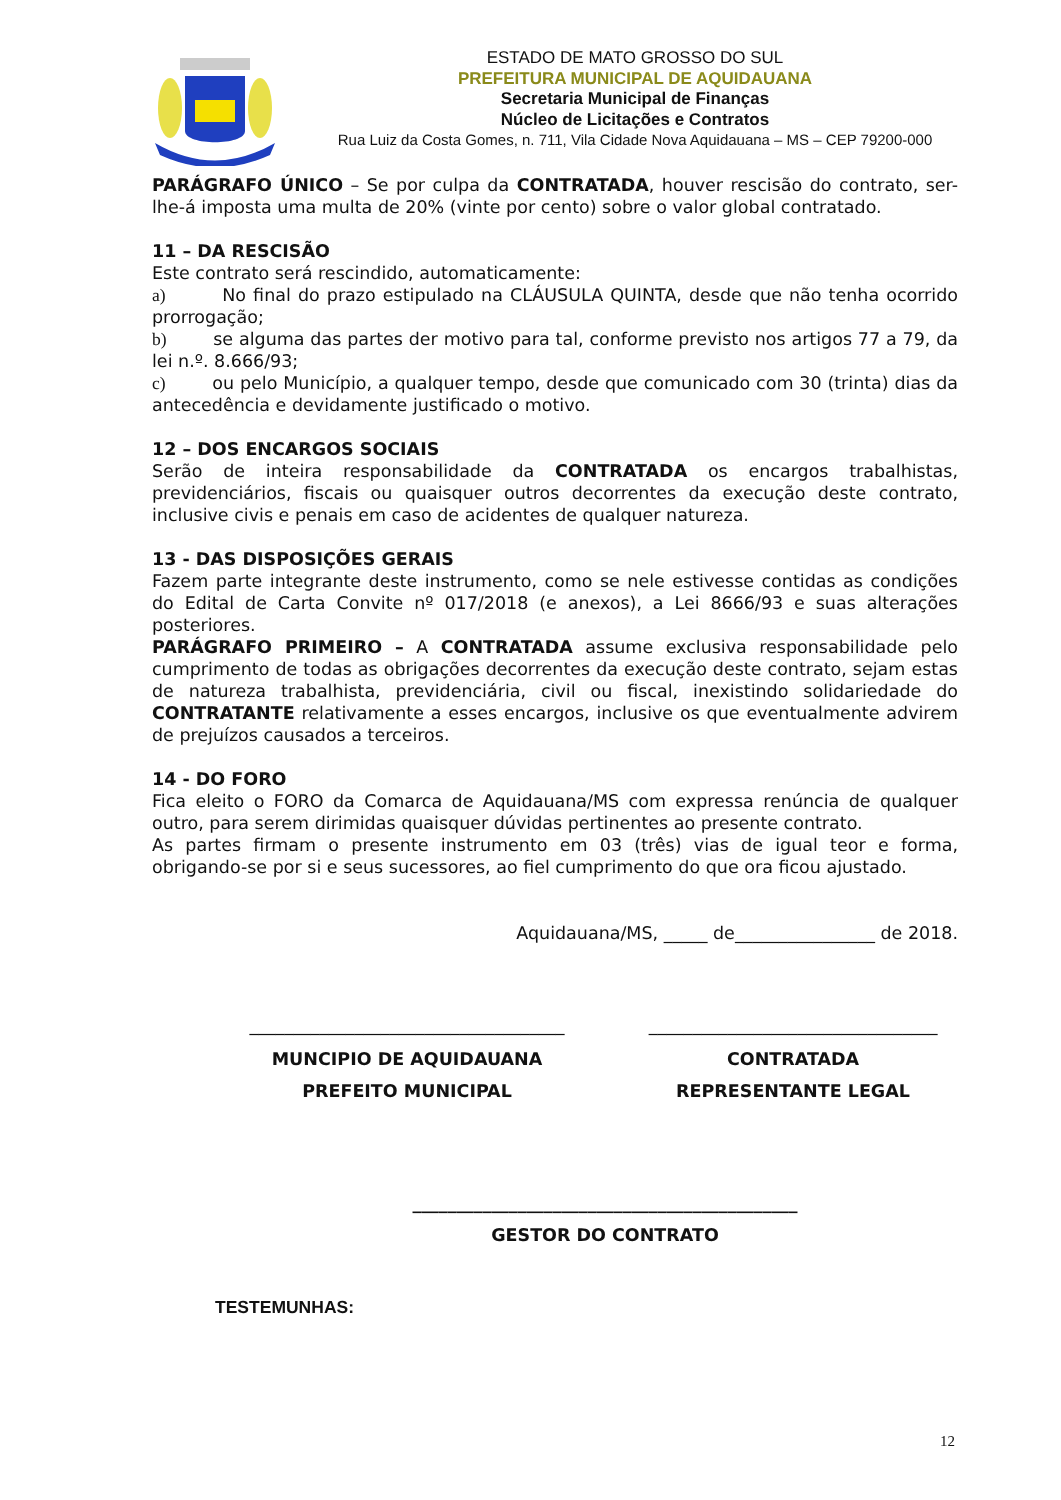ESTADO DE MATO GROSSO DO SUL
PREFEITURA MUNICIPAL DE AQUIDAUANA
Secretaria Municipal de Finanças
Núcleo de Licitações e Contratos
Rua Luiz da Costa Gomes, n. 711, Vila Cidade Nova Aquidauana – MS – CEP 79200-000
PARÁGRAFO ÚNICO – Se por culpa da CONTRATADA, houver rescisão do contrato, ser-lhe-á imposta uma multa de 20% (vinte por cento) sobre o valor global contratado.
11 – DA RESCISÃO
Este contrato será rescindido, automaticamente:
a) No final do prazo estipulado na CLÁUSULA QUINTA, desde que não tenha ocorrido prorrogação;
b) se alguma das partes der motivo para tal, conforme previsto nos artigos 77 a 79, da lei n.º. 8.666/93;
c) ou pelo Município, a qualquer tempo, desde que comunicado com 30 (trinta) dias da antecedência e devidamente justificado o motivo.
12 – DOS ENCARGOS SOCIAIS
Serão de inteira responsabilidade da CONTRATADA os encargos trabalhistas, previdenciários, fiscais ou quaisquer outros decorrentes da execução deste contrato, inclusive civis e penais em caso de acidentes de qualquer natureza.
13 - DAS DISPOSIÇÕES GERAIS
Fazem parte integrante deste instrumento, como se nele estivesse contidas as condições do Edital de Carta Convite nº 017/2018 (e anexos), a Lei 8666/93 e suas alterações posteriores.
PARÁGRAFO PRIMEIRO – A CONTRATADA assume exclusiva responsabilidade pelo cumprimento de todas as obrigações decorrentes da execução deste contrato, sejam estas de natureza trabalhista, previdenciária, civil ou fiscal, inexistindo solidariedade do CONTRATANTE relativamente a esses encargos, inclusive os que eventualmente advirem de prejuízos causados a terceiros.
14 - DO FORO
Fica eleito o FORO da Comarca de Aquidauana/MS com expressa renúncia de qualquer outro, para serem dirimidas quaisquer dúvidas pertinentes ao presente contrato.
As partes firmam o presente instrumento em 03 (três) vias de igual teor e forma, obrigando-se por si e seus sucessores, ao fiel cumprimento do que ora ficou ajustado.
Aquidauana/MS, _____ de________________ de 2018.
____________________________________
MUNCIPIO DE AQUIDAUANA
PREFEITO MUNICIPAL
_________________________________
CONTRATADA
REPRESENTANTE LEGAL
____________________________________________
GESTOR DO CONTRATO
TESTEMUNHAS:
12